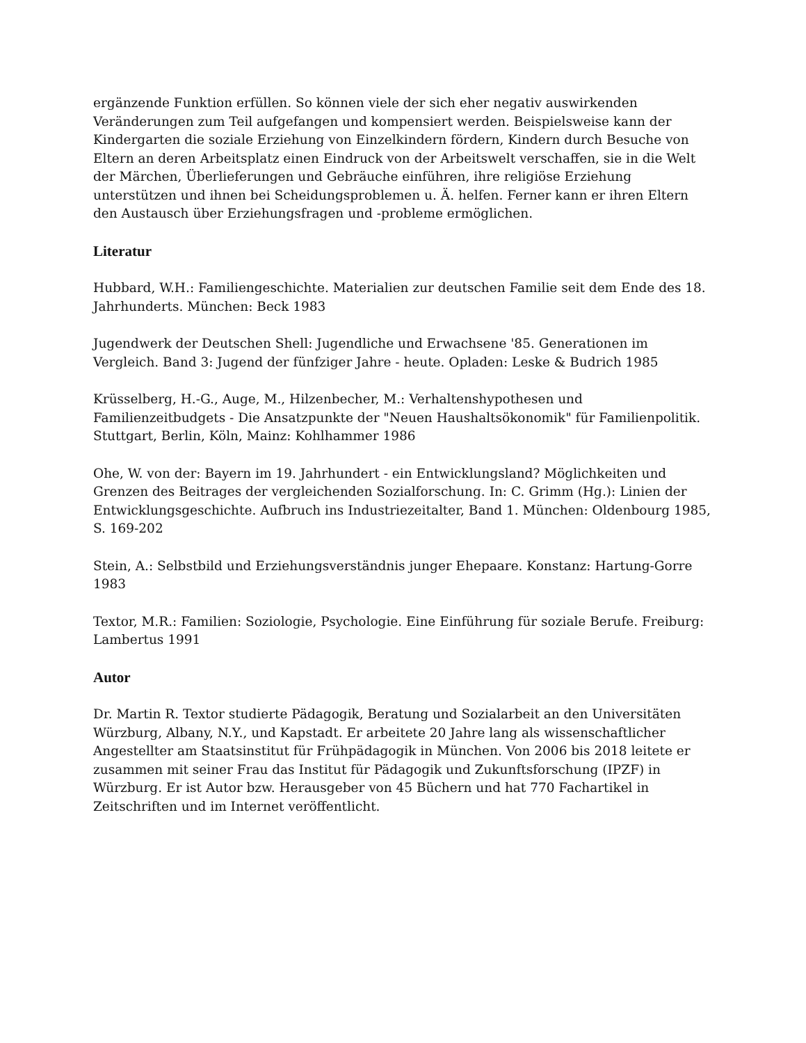ergänzende Funktion erfüllen. So können viele der sich eher negativ auswirkenden Veränderungen zum Teil aufgefangen und kompensiert werden. Beispielsweise kann der Kindergarten die soziale Erziehung von Einzelkindern fördern, Kindern durch Besuche von Eltern an deren Arbeitsplatz einen Eindruck von der Arbeitswelt verschaffen, sie in die Welt der Märchen, Überlieferungen und Gebräuche einführen, ihre religiöse Erziehung unterstützen und ihnen bei Scheidungsproblemen u. Ä. helfen. Ferner kann er ihren Eltern den Austausch über Erziehungsfragen und -probleme ermöglichen.
Literatur
Hubbard, W.H.: Familiengeschichte. Materialien zur deutschen Familie seit dem Ende des 18. Jahrhunderts. München: Beck 1983
Jugendwerk der Deutschen Shell: Jugendliche und Erwachsene '85. Generationen im Vergleich. Band 3: Jugend der fünfziger Jahre - heute. Opladen: Leske & Budrich 1985
Krüsselberg, H.-G., Auge, M., Hilzenbecher, M.: Verhaltenshypothesen und Familienzeitbudgets - Die Ansatzpunkte der "Neuen Haushaltsökonomik" für Familienpolitik. Stuttgart, Berlin, Köln, Mainz: Kohlhammer 1986
Ohe, W. von der: Bayern im 19. Jahrhundert - ein Entwicklungsland? Möglichkeiten und Grenzen des Beitrages der vergleichenden Sozialforschung. In: C. Grimm (Hg.): Linien der Entwicklungsgeschichte. Aufbruch ins Industriezeitalter, Band 1. München: Oldenbourg 1985, S. 169-202
Stein, A.: Selbstbild und Erziehungsverständnis junger Ehepaare. Konstanz: Hartung-Gorre 1983
Textor, M.R.: Familien: Soziologie, Psychologie. Eine Einführung für soziale Berufe. Freiburg: Lambertus 1991
Autor
Dr. Martin R. Textor studierte Pädagogik, Beratung und Sozialarbeit an den Universitäten Würzburg, Albany, N.Y., und Kapstadt. Er arbeitete 20 Jahre lang als wissenschaftlicher Angestellter am Staatsinstitut für Frühpädagogik in München. Von 2006 bis 2018 leitete er zusammen mit seiner Frau das Institut für Pädagogik und Zukunftsforschung (IPZF) in Würzburg. Er ist Autor bzw. Herausgeber von 45 Büchern und hat 770 Fachartikel in Zeitschriften und im Internet veröffentlicht.